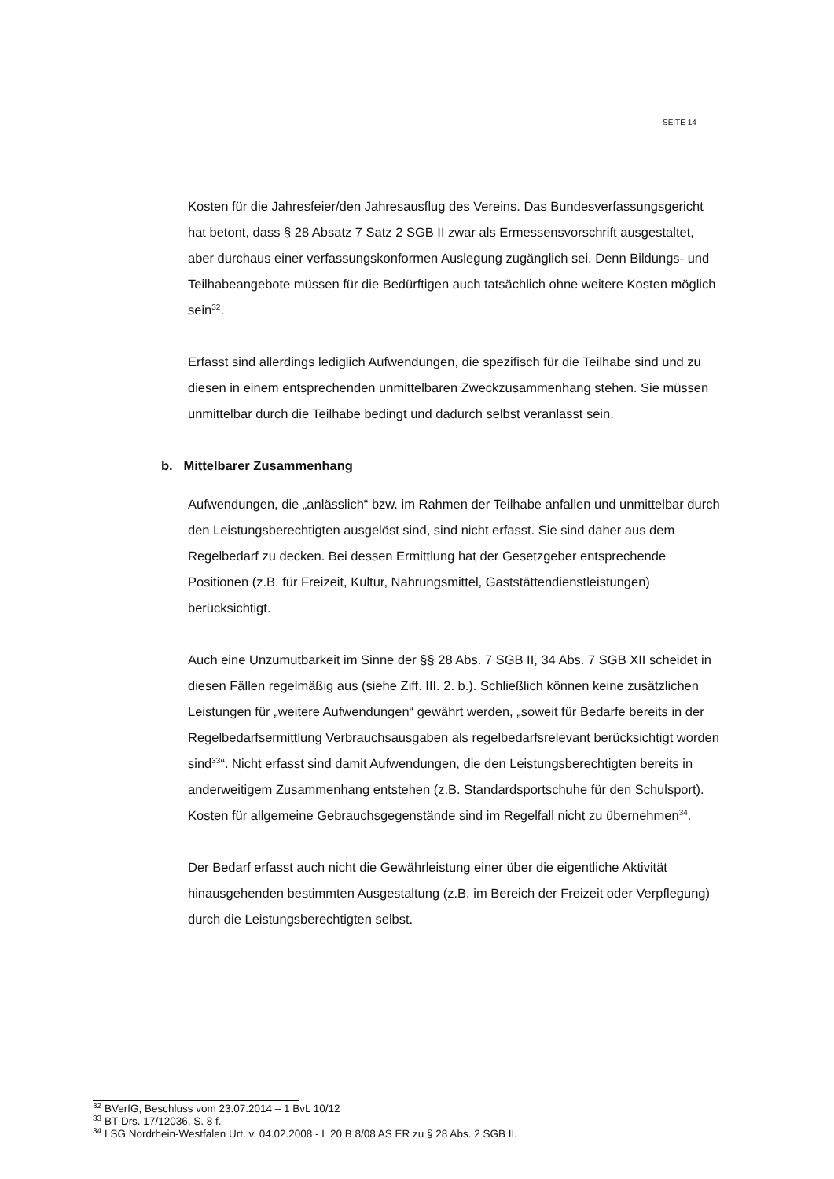SEITE 14
Kosten für die Jahresfeier/den Jahresausflug des Vereins. Das Bundesverfassungsgericht hat betont, dass § 28 Absatz 7 Satz 2 SGB II zwar als Ermessensvorschrift ausgestaltet, aber durchaus einer verfassungskonformen Auslegung zugänglich sei. Denn Bildungs- und Teilhabeangebote müssen für die Bedürftigen auch tatsächlich ohne weitere Kosten möglich sein<sup>32</sup>.
Erfasst sind allerdings lediglich Aufwendungen, die spezifisch für die Teilhabe sind und zu diesen in einem entsprechenden unmittelbaren Zweckzusammenhang stehen. Sie müssen unmittelbar durch die Teilhabe bedingt und dadurch selbst veranlasst sein.
b. Mittelbarer Zusammenhang
Aufwendungen, die „anlässlich“ bzw. im Rahmen der Teilhabe anfallen und unmittelbar durch den Leistungsberechtigten ausgelöst sind, sind nicht erfasst. Sie sind daher aus dem Regelbedarf zu decken. Bei dessen Ermittlung hat der Gesetzgeber entsprechende Positionen (z.B. für Freizeit, Kultur, Nahrungsmittel, Gaststättendienstleistungen) berücksichtigt.
Auch eine Unzumutbarkeit im Sinne der §§ 28 Abs. 7 SGB II, 34 Abs. 7 SGB XII scheidet in diesen Fällen regelmäßig aus (siehe Ziff. III. 2. b.). Schließlich können keine zusätzlichen Leistungen für „weitere Aufwendungen“ gewährt werden, „soweit für Bedarfe bereits in der Regelbedarfsermittlung Verbrauchsausgaben als regelbedarfsrelevant berücksichtigt worden sind<sup>33</sup>“. Nicht erfasst sind damit Aufwendungen, die den Leistungsberechtigten bereits in anderweitigem Zusammenhang entstehen (z.B. Standardsportschuhe für den Schulsport). Kosten für allgemeine Gebrauchsgegenstände sind im Regelfall nicht zu übernehmen<sup>34</sup>.
Der Bedarf erfasst auch nicht die Gewährleistung einer über die eigentliche Aktivität hinausgehenden bestimmten Ausgestaltung (z.B. im Bereich der Freizeit oder Verpflegung) durch die Leistungsberechtigten selbst.
<sup>32</sup> BVerfG, Beschluss vom 23.07.2014 – 1 BvL 10/12
<sup>33</sup> BT-Drs. 17/12036, S. 8 f.
<sup>34</sup> LSG Nordrhein-Westfalen Urt. v. 04.02.2008 - L 20 B 8/08 AS ER zu § 28 Abs. 2 SGB II.